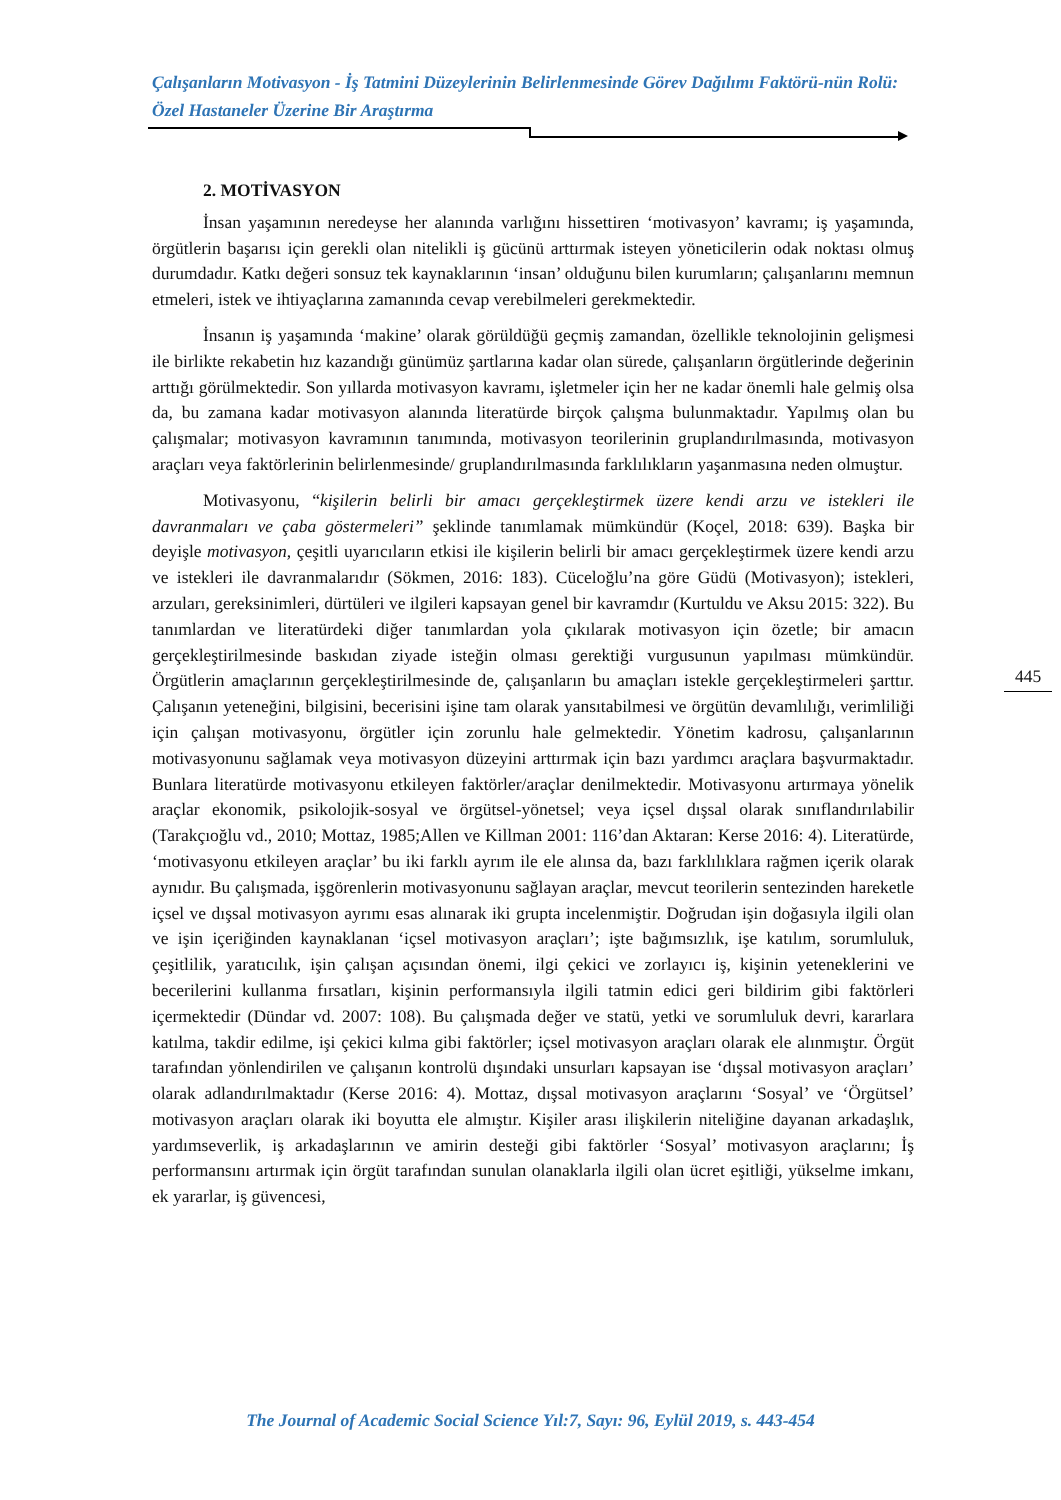Çalışanların Motivasyon - İş Tatmini Düzeylerinin Belirlenmesinde Görev Dağılımı Faktörü-nün Rolü: Özel Hastaneler Üzerine Bir Araştırma
2. MOTİVASYON
İnsan yaşamının neredeyse her alanında varlığını hissettiren ‘motivasyon’ kavramı; iş yaşamında, örgütlerin başarısı için gerekli olan nitelikli iş gücünü arttırmak isteyen yöneticilerin odak noktası olmuş durumdadır. Katkı değeri sonsuz tek kaynaklarının ‘insan’ olduğunu bilen kurumların; çalışanlarını memnun etmeleri, istek ve ihtiyaçlarına zamanında cevap verebilmeleri gerekmektedir.
İnsanın iş yaşamında ‘makine’ olarak görüldüğü geçmiş zamandan, özellikle teknolojinin gelişmesi ile birlikte rekabetin hız kazandığı günümüz şartlarına kadar olan sürede, çalışanların örgütlerinde değerinin arttığı görülmektedir. Son yıllarda motivasyon kavramı, işletmeler için her ne kadar önemli hale gelmiş olsa da, bu zamana kadar motivasyon alanında literatürde birçok çalışma bulunmaktadır. Yapılmış olan bu çalışmalar; motivasyon kavramının tanımında, motivasyon teorilerinin gruplandırılmasında, motivasyon araçları veya faktörlerinin belirlenmesinde/ gruplandırılmasında farklılıkların yaşanmasına neden olmuştur.
Motivasyonu, “kişilerin belirli bir amacı gerçekleştirmek üzere kendi arzu ve istekleri ile davranmaları ve çaba göstermeleri” şeklinde tanımlamak mümkündür (Koçel, 2018: 639). Başka bir deyişle motivasyon, çeşitli uyarıcıların etkisi ile kişilerin belirli bir amacı gerçekleştirmek üzere kendi arzu ve istekleri ile davranmalarıdır (Sökmen, 2016: 183). Cüceloğlu’na göre Güdü (Motivasyon); istekleri, arzuları, gereksinimleri, dürtüleri ve ilgileri kapsayan genel bir kavramdır (Kurtuldu ve Aksu 2015: 322). Bu tanımlardan ve literatürdeki diğer tanımlardan yola çıkılarak motivasyon için özetle; bir amacın gerçekleştirilmesinde baskıdan ziyade isteğin olması gerektiği vurgusunun yapılması mümkündür. Örgütlerin amaçlarının gerçekleştirilmesinde de, çalışanların bu amaçları istekle gerçekleştirmeleri şarttır. Çalışanın yeteneğini, bilgisini, becerisini işine tam olarak yansıtabilmesi ve örgütün devamlılığı, verimliliği için çalışan motivasyonu, örgütler için zorunlu hale gelmektedir. Yönetim kadrosu, çalışanlarının motivasyonunu sağlamak veya motivasyon düzeyini arttırmak için bazı yardımcı araçlara başvurmaktadır. Bunlara literatürde motivasyonu etkileyen faktörler/araçlar denilmektedir. Motivasyonu artırmaya yönelik araçlar ekonomik, psikolojik-sosyal ve örgütsel-yönetsel; veya içsel dışsal olarak sınıflandırılabilir (Tarakçıoğlu vd., 2010; Mottaz, 1985;Allen ve Killman 2001: 116’dan Aktaran: Kerse 2016: 4). Literatürde, ‘motivasyonu etkileyen araçlar’ bu iki farklı ayrım ile ele alınsa da, bazı farklılıklara rağmen içerik olarak aynıdır. Bu çalışmada, işgörenlerin motivasyonunu sağlayan araçlar, mevcut teorilerin sentezinden hareketle içsel ve dışsal motivasyon ayrımı esas alınarak iki grupta incelenmiştir. Doğrudan işin doğasıyla ilgili olan ve işin içeriğinden kaynaklanan ‘içsel motivasyon araçları’; işte bağımsızlık, işe katılım, sorumluluk, çeşitlilik, yaratıcılık, işin çalışan açısından önemi, ilgi çekici ve zorlayıcı iş, kişinin yeteneklerini ve becerilerini kullanma fırsatları, kişinin performansıyla ilgili tatmin edici geri bildirim gibi faktörleri içermektedir (Dündar vd. 2007: 108). Bu çalışmada değer ve statü, yetki ve sorumluluk devri, kararlara katılma, takdir edilme, işi çekici kılma gibi faktörler; içsel motivasyon araçları olarak ele alınmıştır. Örgüt tarafından yönlendirilen ve çalışanın kontrolü dışındaki unsurları kapsayan ise ‘dışsal motivasyon araçları’ olarak adlandırılmaktadır (Kerse 2016: 4). Mottaz, dışsal motivasyon araçlarını ‘Sosyal’ ve ‘Örgütsel’ motivasyon araçları olarak iki boyutta ele almıştır. Kişiler arası ilişkilerin niteliğine dayanan arkadaşlık, yardımseverlik, iş arkadaşlarının ve amirin desteği gibi faktörler ‘Sosyal’ motivasyon araçlarını; İş performansını artırmak için örgüt tarafından sunulan olanaklarla ilgili olan ücret eşitliği, yükselme imkanı, ek yararlar, iş güvencesi,
445
The Journal of Academic Social Science Yıl:7, Sayı: 96, Eylül 2019, s. 443-454